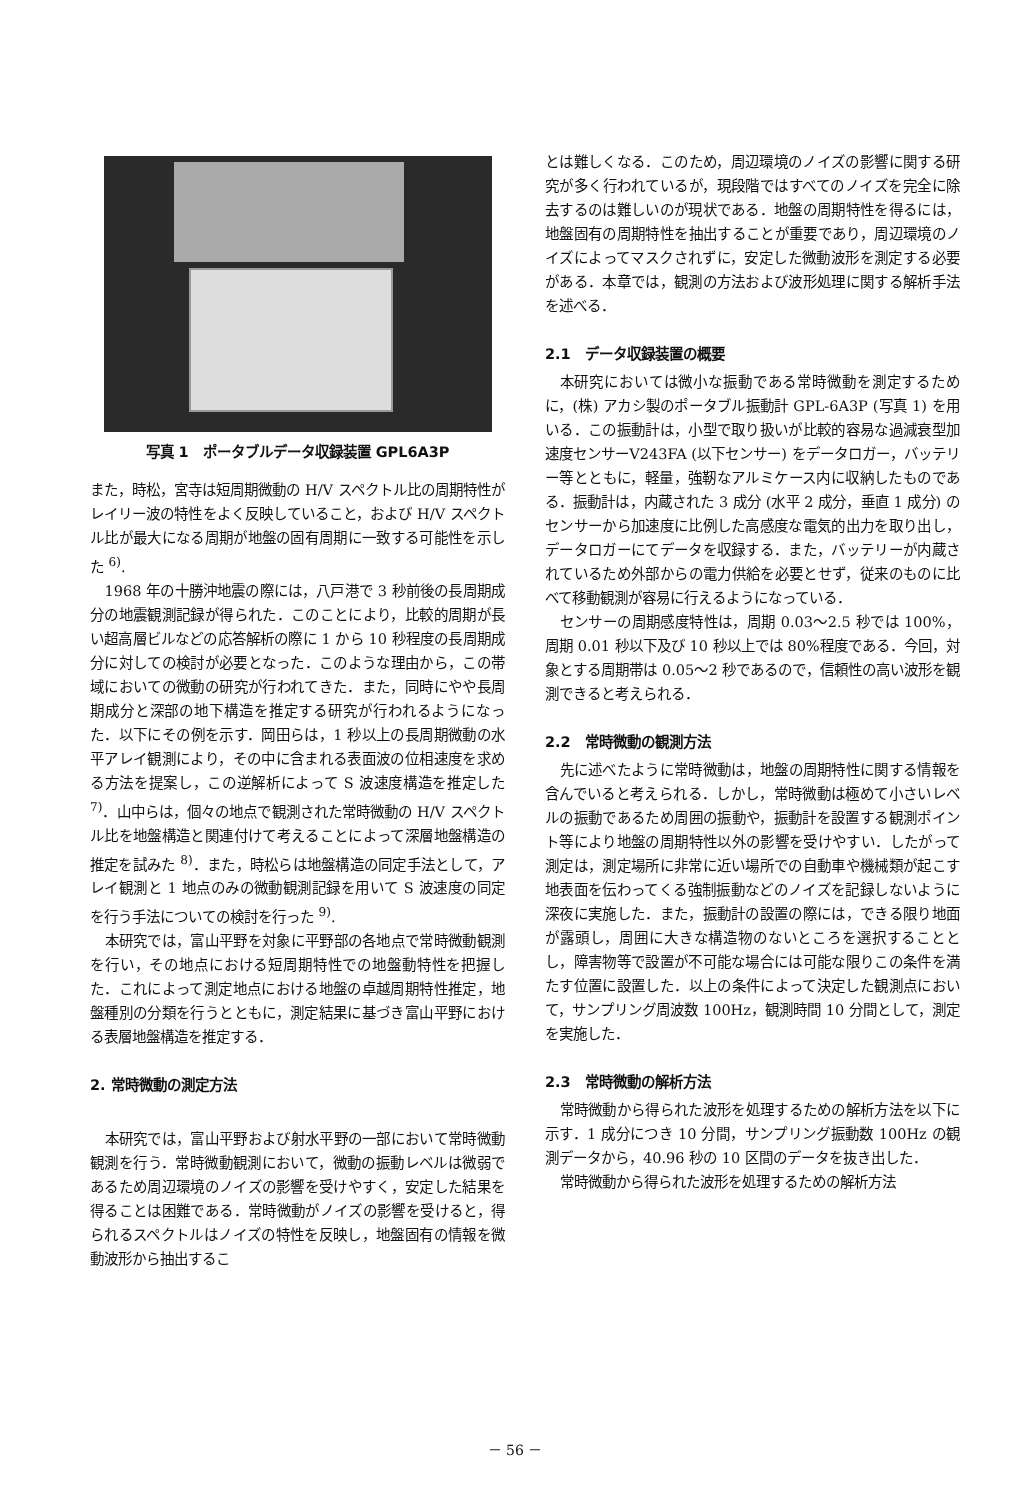写真 1　ポータブルデータ収録装置 GPL6A3P
また，時松，宮寺は短周期微動の H/V スペクトル比の周期特性がレイリー波の特性をよく反映していること，および H/V スペクトル比が最大になる周期が地盤の固有周期に一致する可能性を示した <sup>6)</sup>.
1968 年の十勝沖地震の際には，八戸港で 3 秒前後の長周期成分の地震観測記録が得られた．このことにより，比較的周期が長い超高層ビルなどの応答解析の際に 1 から 10 秒程度の長周期成分に対しての検討が必要となった．このような理由から，この帯域においての微動の研究が行われてきた．また，同時にやや長周期成分と深部の地下構造を推定する研究が行われるようになった．以下にその例を示す．岡田らは，1 秒以上の長周期微動の水平アレイ観測により，その中に含まれる表面波の位相速度を求める方法を提案し，この逆解析によって S 波速度構造を推定した <sup>7)</sup>．山中らは，個々の地点で観測された常時微動の H/V スペクトル比を地盤構造と関連付けて考えることによって深層地盤構造の推定を試みた <sup>8)</sup>．また，時松らは地盤構造の同定手法として，アレイ観測と 1 地点のみの微動観測記録を用いて S 波速度の同定を行う手法についての検討を行った <sup>9)</sup>.
本研究では，富山平野を対象に平野部の各地点で常時微動観測を行い，その地点における短周期特性での地盤動特性を把握した．これによって測定地点における地盤の卓越周期特性推定，地盤種別の分類を行うとともに，測定結果に基づき富山平野における表層地盤構造を推定する．
2. 常時微動の測定方法
本研究では，富山平野および射水平野の一部において常時微動観測を行う．常時微動観測において，微動の振動レベルは微弱であるため周辺環境のノイズの影響を受けやすく，安定した結果を得ることは困難である．常時微動がノイズの影響を受けると，得られるスペクトルはノイズの特性を反映し，地盤固有の情報を微動波形から抽出するこ
とは難しくなる．このため，周辺環境のノイズの影響に関する研究が多く行われているが，現段階ではすべてのノイズを完全に除去するのは難しいのが現状である．地盤の周期特性を得るには，地盤固有の周期特性を抽出することが重要であり，周辺環境のノイズによってマスクされずに，安定した微動波形を測定する必要がある．本章では，観測の方法および波形処理に関する解析手法を述べる．
2.1　データ収録装置の概要
本研究においては微小な振動である常時微動を測定するために，(株) アカシ製のポータブル振動計 GPL-6A3P (写真 1) を用いる．この振動計は，小型で取り扱いが比較的容易な過減衰型加速度センサーV243FA (以下センサー) をデータロガー，バッテリー等とともに，軽量，強靭なアルミケース内に収納したものである．振動計は，内蔵された 3 成分 (水平 2 成分，垂直 1 成分) のセンサーから加速度に比例した高感度な電気的出力を取り出し，データロガーにてデータを収録する．また，バッテリーが内蔵されているため外部からの電力供給を必要とせず，従来のものに比べて移動観測が容易に行えるようになっている．
センサーの周期感度特性は，周期 0.03～2.5 秒では 100%，周期 0.01 秒以下及び 10 秒以上では 80%程度である．今回，対象とする周期帯は 0.05～2 秒であるので，信頼性の高い波形を観測できると考えられる．
2.2　常時微動の観測方法
先に述べたように常時微動は，地盤の周期特性に関する情報を含んでいると考えられる．しかし，常時微動は極めて小さいレベルの振動であるため周囲の振動や，振動計を設置する観測ポイント等により地盤の周期特性以外の影響を受けやすい．したがって測定は，測定場所に非常に近い場所での自動車や機械類が起こす地表面を伝わってくる強制振動などのノイズを記録しないように深夜に実施した．また，振動計の設置の際には，できる限り地面が露頭し，周囲に大きな構造物のないところを選択することとし，障害物等で設置が不可能な場合には可能な限りこの条件を満たす位置に設置した．以上の条件によって決定した観測点において，サンプリング周波数 100Hz，観測時間 10 分間として，測定を実施した．
2.3　常時微動の解析方法
常時微動から得られた波形を処理するための解析方法を以下に示す．1 成分につき 10 分間，サンプリング振動数 100Hz の観測データから，40.96 秒の 10 区間のデータを抜き出した．
常時微動から得られた波形を処理するための解析方法
－ 56 －